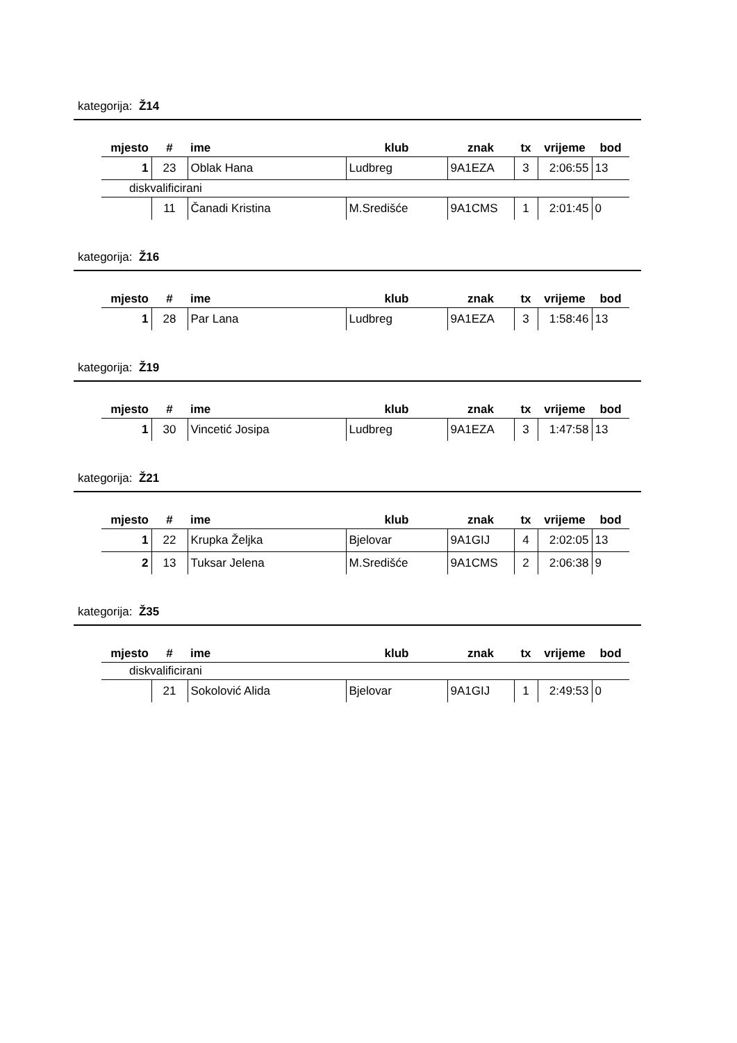kategorija: Ž14
| mjesto | # | ime | klub | znak | tx | vrijeme | bod |
| --- | --- | --- | --- | --- | --- | --- | --- |
| 1 | 23 | Oblak Hana | Ludbreg | 9A1EZA | 3 | 2:06:55 | 13 |
| diskvalificirani | | | | | | | |
| | 11 | Čanadi Kristina | M.Središće | 9A1CMS | 1 | 2:01:45 | 0 |
kategorija: Ž16
| mjesto | # | ime | klub | znak | tx | vrijeme | bod |
| --- | --- | --- | --- | --- | --- | --- | --- |
| 1 | 28 | Par Lana | Ludbreg | 9A1EZA | 3 | 1:58:46 | 13 |
kategorija: Ž19
| mjesto | # | ime | klub | znak | tx | vrijeme | bod |
| --- | --- | --- | --- | --- | --- | --- | --- |
| 1 | 30 | Vincetić Josipa | Ludbreg | 9A1EZA | 3 | 1:47:58 | 13 |
kategorija: Ž21
| mjesto | # | ime | klub | znak | tx | vrijeme | bod |
| --- | --- | --- | --- | --- | --- | --- | --- |
| 1 | 22 | Krupka Željka | Bjelovar | 9A1GIJ | 4 | 2:02:05 | 13 |
| 2 | 13 | Tuksar Jelena | M.Središće | 9A1CMS | 2 | 2:06:38 | 9 |
kategorija: Ž35
| mjesto | # | ime | klub | znak | tx | vrijeme | bod |
| --- | --- | --- | --- | --- | --- | --- | --- |
| diskvalificirani | | | | | | | |
| | 21 | Sokolović Alida | Bjelovar | 9A1GIJ | 1 | 2:49:53 | 0 |